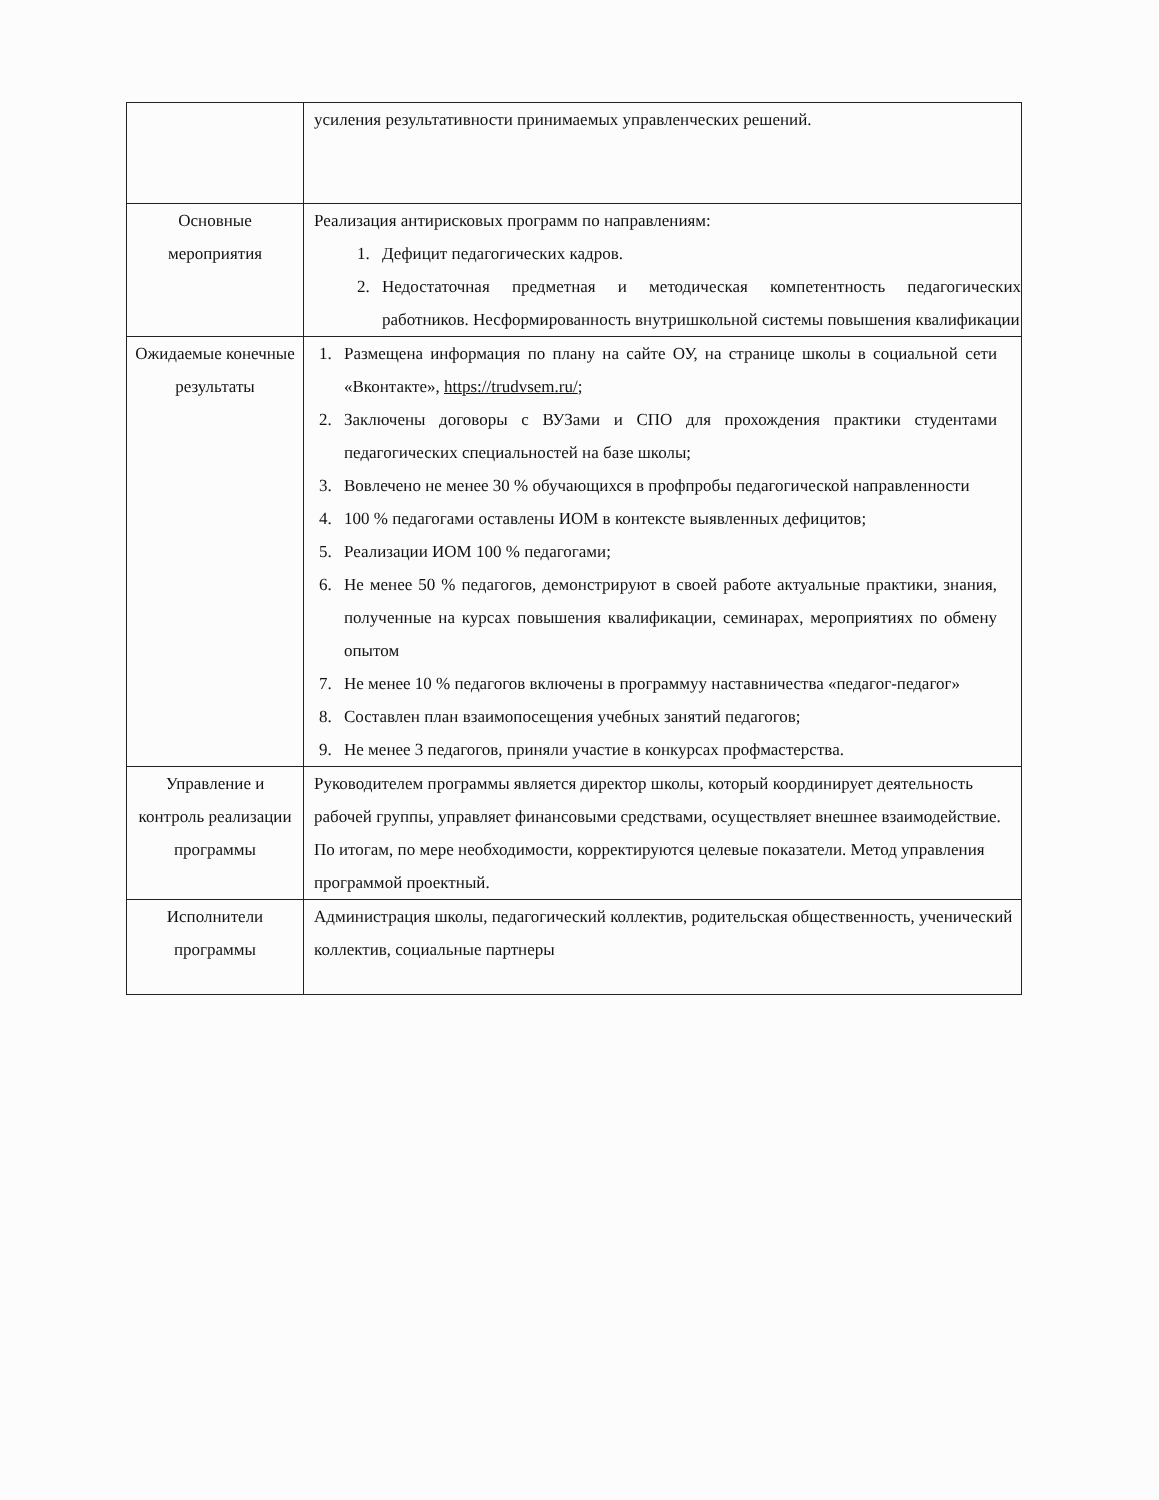| | усиления результативности принимаемых управленческих решений. |
| Основные мероприятия | Реализация антирисковых программ по направлениям: 1. Дефицит педагогических кадров. 2. Недостаточная предметная и методическая компетентность педагогических работников. Несформированность внутришкольной системы повышения квалификации |
| Ожидаемые конечные результаты | 1. Размещена информация по плану на сайте ОУ, на странице школы в социальной сети «Вконтакте», https://trudvsem.ru/ ; 2. Заключены договоры с ВУЗами и СПО для прохождения практики студентами педагогических специальностей на базе школы; 3. Вовлечено не менее 30 % обучающихся в профпробы педагогической направленности 4. 100 % педагогами оставлены ИОМ в контексте выявленных дефицитов; 5. Реализации ИОМ 100 % педагогами; 6. Не менее 50 % педагогов, демонстрируют в своей работе актуальные практики, знания, полученные на курсах повышения квалификации, семинарах, мероприятиях по обмену опытом 7. Не менее 10 % педагогов включены в программуу наставничества «педагог-педагог» 8. Составлен план взаимопосещения учебных занятий педагогов; 9. Не менее 3 педагогов, приняли участие в конкурсах профмастерства. |
| Управление и контроль реализации программы | Руководителем программы является директор школы, который координирует деятельность рабочей группы, управляет финансовыми средствами, осуществляет внешнее взаимодействие. По итогам, по мере необходимости, корректируются целевые показатели. Метод управления программой проектный. |
| Исполнители программы | Администрация школы, педагогический коллектив, родительская общественность, ученический коллектив, социальные партнеры |